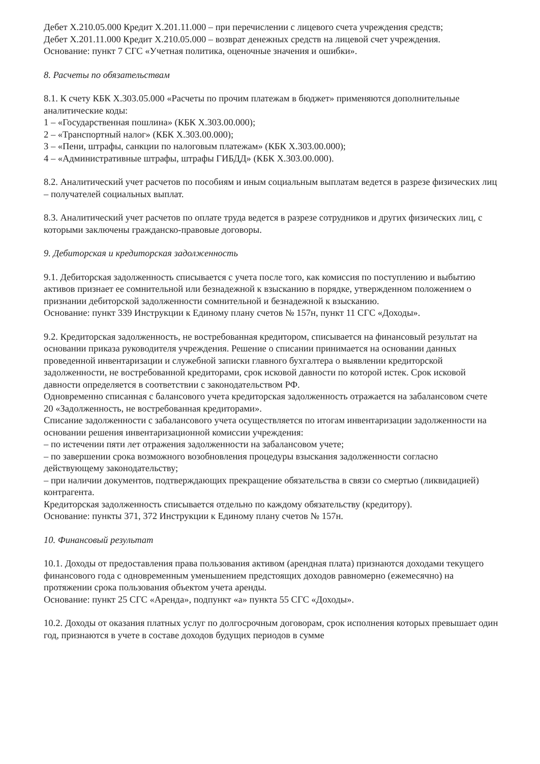Дебет Х.210.05.000 Кредит Х.201.11.000 – при перечислении с лицевого счета учреждения средств;
Дебет Х.201.11.000 Кредит Х.210.05.000 – возврат денежных средств на лицевой счет учреждения.
Основание: пункт 7 СГС «Учетная политика, оценочные значения и ошибки».
8. Расчеты по обязательствам
8.1. К счету КБК Х.303.05.000 «Расчеты по прочим платежам в бюджет» применяются дополнительные аналитические коды:
1 – «Государственная пошлина» (КБК Х.303.00.000);
2 – «Транспортный налог» (КБК Х.303.00.000);
3 – «Пени, штрафы, санкции по налоговым платежам» (КБК Х.303.00.000);
4 – «Административные штрафы, штрафы ГИБДД» (КБК Х.303.00.000).
8.2. Аналитический учет расчетов по пособиям и иным социальным выплатам ведется в разрезе физических лиц – получателей социальных выплат.
8.3. Аналитический учет расчетов по оплате труда ведется в разрезе сотрудников и других физических лиц, с которыми заключены гражданско-правовые договоры.
9. Дебиторская и кредиторская задолженность
9.1. Дебиторская задолженность списывается с учета после того, как комиссия по поступлению и выбытию активов признает ее сомнительной или безнадежной к взысканию в порядке, утвержденном положением о признании дебиторской задолженности сомнительной и безнадежной к взысканию.
Основание: пункт 339 Инструкции к Единому плану счетов № 157н, пункт 11 СГС «Доходы».
9.2. Кредиторская задолженность, не востребованная кредитором, списывается на финансовый результат на основании приказа руководителя учреждения. Решение о списании принимается на основании данных проведенной инвентаризации и служебной записки главного бухгалтера о выявлении кредиторской задолженности, не востребованной кредиторами, срок исковой давности по которой истек. Срок исковой давности определяется в соответствии с законодательством РФ.
Одновременно списанная с балансового учета кредиторская задолженность отражается на забалансовом счете 20 «Задолженность, не востребованная кредиторами».
Списание задолженности с забалансового учета осуществляется по итогам инвентаризации задолженности на основании решения инвентаризационной комиссии учреждения:
– по истечении пяти лет отражения задолженности на забалансовом учете;
– по завершении срока возможного возобновления процедуры взыскания задолженности согласно действующему законодательству;
– при наличии документов, подтверждающих прекращение обязательства в связи со смертью (ликвидацией) контрагента.
Кредиторская задолженность списывается отдельно по каждому обязательству (кредитору).
Основание: пункты 371, 372 Инструкции к Единому плану счетов № 157н.
10. Финансовый результат
10.1. Доходы от предоставления права пользования активом (арендная плата) признаются доходами текущего финансового года с одновременным уменьшением предстоящих доходов равномерно (ежемесячно) на протяжении срока пользования объектом учета аренды.
Основание: пункт 25 СГС «Аренда», подпункт «а» пункта 55 СГС «Доходы».
10.2. Доходы от оказания платных услуг по долгосрочным договорам, срок исполнения которых превышает один год, признаются в учете в составе доходов будущих периодов в сумме